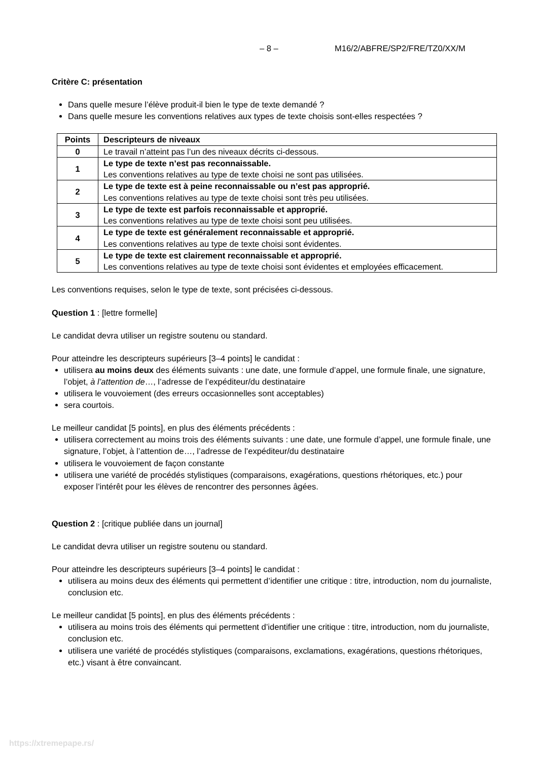– 8 – M16/2/ABFRE/SP2/FRE/TZ0/XX/M
Critère C: présentation
Dans quelle mesure l’élève produit-il bien le type de texte demandé ?
Dans quelle mesure les conventions relatives aux types de texte choisis sont-elles respectées ?
| Points | Descripteurs de niveaux |
| --- | --- |
| 0 | Le travail n’atteint pas l’un des niveaux décrits ci-dessous. |
| 1 | Le type de texte n’est pas reconnaissable. Les conventions relatives au type de texte choisi ne sont pas utilisées. |
| 2 | Le type de texte est à peine reconnaissable ou n’est pas approprié. Les conventions relatives au type de texte choisi sont très peu utilisées. |
| 3 | Le type de texte est parfois reconnaissable et approprié. Les conventions relatives au type de texte choisi sont peu utilisées. |
| 4 | Le type de texte est généralement reconnaissable et approprié. Les conventions relatives au type de texte choisi sont évidentes. |
| 5 | Le type de texte est clairement reconnaissable et approprié. Les conventions relatives au type de texte choisi sont évidentes et employées efficacement. |
Les conventions requises, selon le type de texte, sont précisées ci-dessous.
Question 1 : [lettre formelle]
Le candidat devra utiliser un registre soutenu ou standard.
Pour atteindre les descripteurs supérieurs [3–4 points] le candidat :
utilisera au moins deux des éléments suivants : une date, une formule d’appel, une formule finale, une signature, l’objet, à l’attention de…, l’adresse de l’expéditeur/du destinataire
utilisera le vouvoiement (des erreurs occasionnelles sont acceptables)
sera courtois.
Le meilleur candidat [5 points], en plus des éléments précédents :
utilisera correctement au moins trois des éléments suivants : une date, une formule d’appel, une formule finale, une signature, l’objet, à l’attention de…, l’adresse de l’expéditeur/du destinataire
utilisera le vouvoiement de façon constante
utilisera une variété de procédés stylistiques (comparaisons, exagérations, questions rhétoriques, etc.) pour exposer l’intérêt pour les élèves de rencontrer des personnes âgées.
Question 2 : [critique publiée dans un journal]
Le candidat devra utiliser un registre soutenu ou standard.
Pour atteindre les descripteurs supérieurs [3–4 points] le candidat :
utilisera au moins deux des éléments qui permettent d’identifier une critique : titre, introduction, nom du journaliste, conclusion etc.
Le meilleur candidat [5 points], en plus des éléments précédents :
utilisera au moins trois des éléments qui permettent d’identifier une critique : titre, introduction, nom du journaliste, conclusion etc.
utilisera une variété de procédés stylistiques (comparaisons, exclamations, exagérations, questions rhétoriques, etc.) visant à être convaincant.
https://xtremepape.rs/